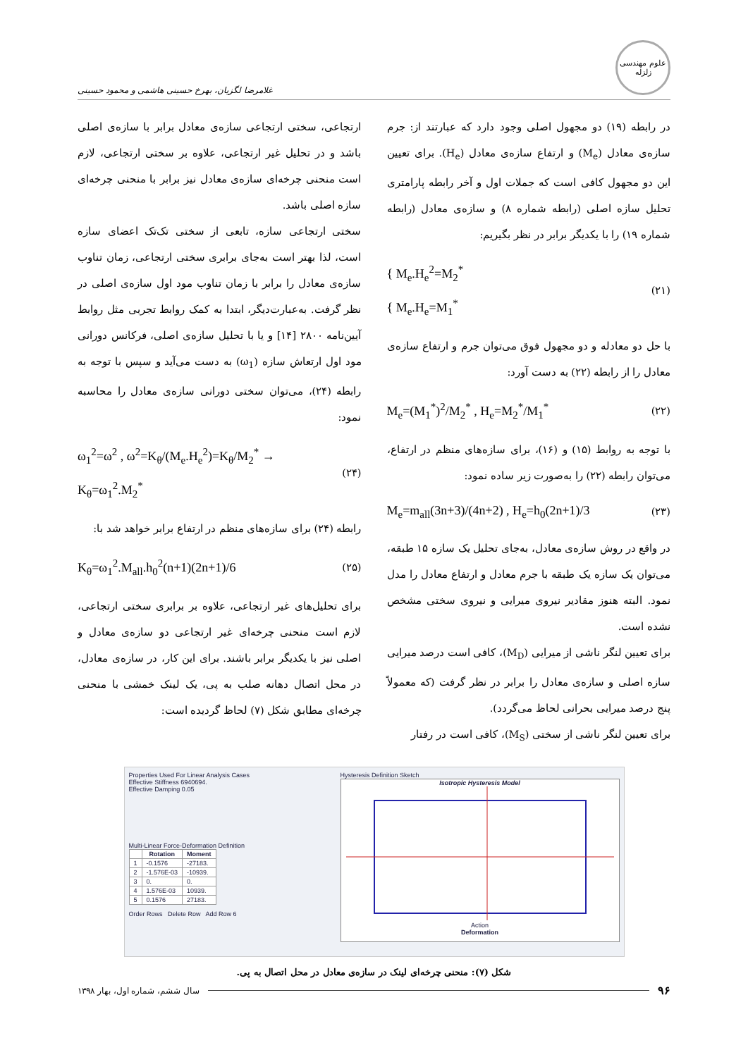علوم مهندسی زلزله
غلامرضا لگزیان، بهرخ حسینی هاشمی و محمود حسینی
در رابطه (۱۹) دو مجهول اصلی وجود دارد که عبارتند از: جرم سازه‌ی معادل (M<sub>e</sub>) و ارتفاع سازه‌ی معادل (H<sub>e</sub>). برای تعیین این دو مجهول کافی است که جملات اول و آخر رابطه پارامتری تحلیل سازه اصلی (رابطه شماره ۸) و سازه‌ی معادل (رابطه شماره ۱۹) را با یکدیگر برابر در نظر بگیریم:
(۲۱) { M<sub>e</sub>.H<sub>e</sub><sup>2</sup>=M<sub>2</sub><sup>*</sup>
{ M<sub>e</sub>.H<sub>e</sub>=M<sub>1</sub><sup>*</sup>
با حل دو معادله و دو مجهول فوق می‌توان جرم و ارتفاع سازه‌ی معادل را از رابطه (۲۲) به دست آورد:
(۲۲) M<sub>e</sub>=(M<sub>1</sub><sup>*</sup>)<sup>2</sup>/M<sub>2</sub><sup>*</sup> , H<sub>e</sub>=M<sub>2</sub><sup>*</sup>/M<sub>1</sub><sup>*</sup>
با توجه به روابط (۱۵) و (۱۶)، برای سازه‌های منظم در ارتفاع، می‌توان رابطه (۲۲) را به‌صورت زیر ساده نمود:
(۲۳) M<sub>e</sub>=m<sub>all</sub>(3n+3)/(4n+2) , H<sub>e</sub>=h<sub>0</sub>(2n+1)/3
در واقع در روش سازه‌ی معادل، به‌جای تحلیل یک سازه ۱۵ طبقه، می‌توان یک سازه یک طبقه با جرم معادل و ارتفاع معادل را مدل نمود. البته هنوز مقادیر نیروی میرایی و نیروی سختی مشخص نشده است.
برای تعیین لنگر ناشی از میرایی (M<sub>D</sub>)، کافی است درصد میرایی سازه اصلی و سازه‌ی معادل را برابر در نظر گرفت (که معمولاً پنج درصد میرایی بحرانی لحاظ می‌گردد).
برای تعیین لنگر ناشی از سختی (M<sub>S</sub>)، کافی است در رفتار
ارتجاعی، سختی ارتجاعی سازه‌ی معادل برابر با سازه‌ی اصلی باشد و در تحلیل غیر ارتجاعی، علاوه بر سختی ارتجاعی، لازم است منحنی چرخه‌ای سازه‌ی معادل نیز برابر با منحنی چرخه‌ای سازه اصلی باشد.
سختی ارتجاعی سازه، تابعی از سختی تک‌تک اعضای سازه است، لذا بهتر است به‌جای برابری سختی ارتجاعی، زمان تناوب سازه‌ی معادل را برابر با زمان تناوب مود اول سازه‌ی اصلی در نظر گرفت. به‌عبارت‌دیگر، ابتدا به کمک روابط تجربی مثل روابط آیین‌نامه ۲۸۰۰ [۱۴] و یا با تحلیل سازه‌ی اصلی، فرکانس دورانی مود اول ارتعاش سازه (ω<sub>1</sub>) به دست می‌آید و سپس با توجه به رابطه (۲۴)، می‌توان سختی دورانی سازه‌ی معادل را محاسبه نمود:
(۲۴) ω<sub>1</sub><sup>2</sup>=ω<sup>2</sup> , ω<sup>2</sup>=K<sub>θ</sub>/(M<sub>e</sub>.H<sub>e</sub><sup>2</sup>)=K<sub>θ</sub>/M<sub>2</sub><sup>*</sup> →
K<sub>θ</sub>=ω<sub>1</sub><sup>2</sup>.M<sub>2</sub><sup>*</sup>
رابطه (۲۴) برای سازه‌های منظم در ارتفاع برابر خواهد شد با:
(۲۵) K<sub>θ</sub>=ω<sub>1</sub><sup>2</sup>.M<sub>all</sub>.h<sub>0</sub><sup>2</sup>(n+1)(2n+1)/6
برای تحلیل‌های غیر ارتجاعی، علاوه بر برابری سختی ارتجاعی، لازم است منحنی چرخه‌ای غیر ارتجاعی دو سازه‌ی معادل و اصلی نیز با یکدیگر برابر باشند. برای این کار، در سازه‌ی معادل، در محل اتصال دهانه صلب به پی، یک لینک خمشی با منحنی چرخه‌ای مطابق شکل (۷) لحاظ گردیده است:
Properties Used For Linear Analysis Cases
Effective Stiffness 6940694.
Effective Damping 0.05
Multi-Linear Force-Deformation Definition
| | Rotation | Moment |
| --- | --- | --- |
| 1 | -0.1576 | -27183. |
| 2 | -1.576E-03 | -10939. |
| 3 | 0. | 0. |
| 4 | 1.576E-03 | 10939. |
| 5 | 0.1576 | 27183. |
Order Rows Delete Row Add Row 6
Hysteresis Definition Sketch
Isotropic Hysteresis Model
Action
Deformation
شکل (۷): منحنی چرخه‌ای لینک در سازه‌ی معادل در محل اتصال به پی.
۹۶ سال ششم، شماره اول، بهار ۱۳۹۸